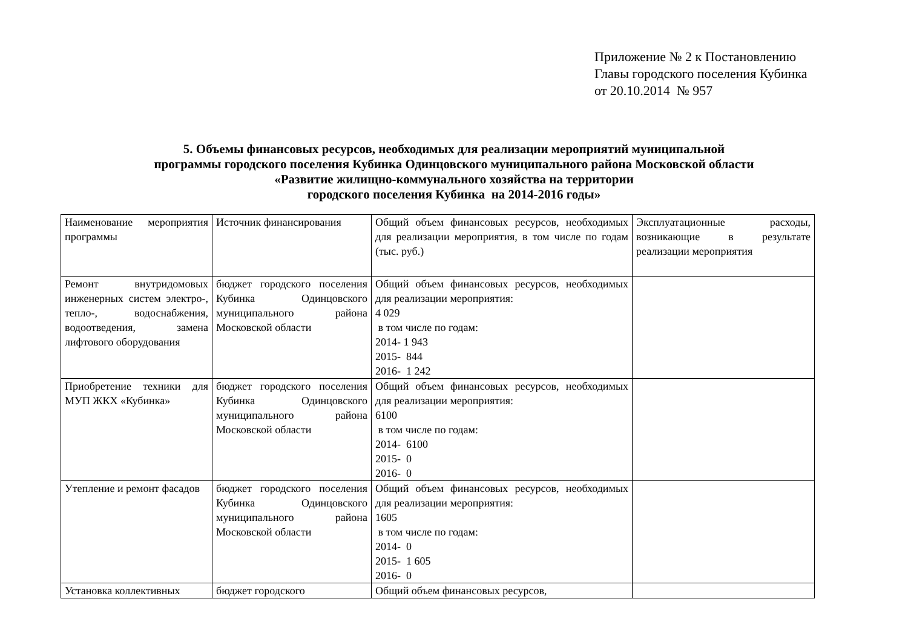Приложение № 2 к Постановлению
Главы городского поселения Кубинка
от 20.10.2014 № 957
5. Объемы финансовых ресурсов, необходимых для реализации мероприятий муниципальной
программы городского поселения Кубинка Одинцовского муниципального района Московской области
«Развитие жилищно-коммунального хозяйства на территории
городского поселения Кубинка на 2014-2016 годы»
| Наименование мероприятия программы | Источник финансирования | Общий объем финансовых ресурсов, необходимых для реализации мероприятия, в том числе по годам (тыс. руб.) | Эксплуатационные расходы, возникающие в результате реализации мероприятия |
| Ремонт внутридомовых инженерных систем электро-, тепло-, водоснабжения, водоотведения, замена лифтового оборудования | бюджет городского поселения Кубинка Одинцовского муниципального района Московской области | Общий объем финансовых ресурсов, необходимых для реализации мероприятия: 4 029 в том числе по годам: 2014- 1 943 2015- 844 2016- 1 242 | |
| Приобретение техники для МУП ЖКХ «Кубинка» | бюджет городского поселения Кубинка Одинцовского муниципального района Московской области | Общий объем финансовых ресурсов, необходимых для реализации мероприятия: 6100 в том числе по годам: 2014- 6100 2015- 0 2016- 0 | |
| Утепление и ремонт фасадов | бюджет городского поселения Кубинка Одинцовского муниципального района Московской области | Общий объем финансовых ресурсов, необходимых для реализации мероприятия: 1605 в том числе по годам: 2014- 0 2015- 1 605 2016- 0 | |
| Установка коллективных | бюджет городского | Общий объем финансовых ресурсов, | |